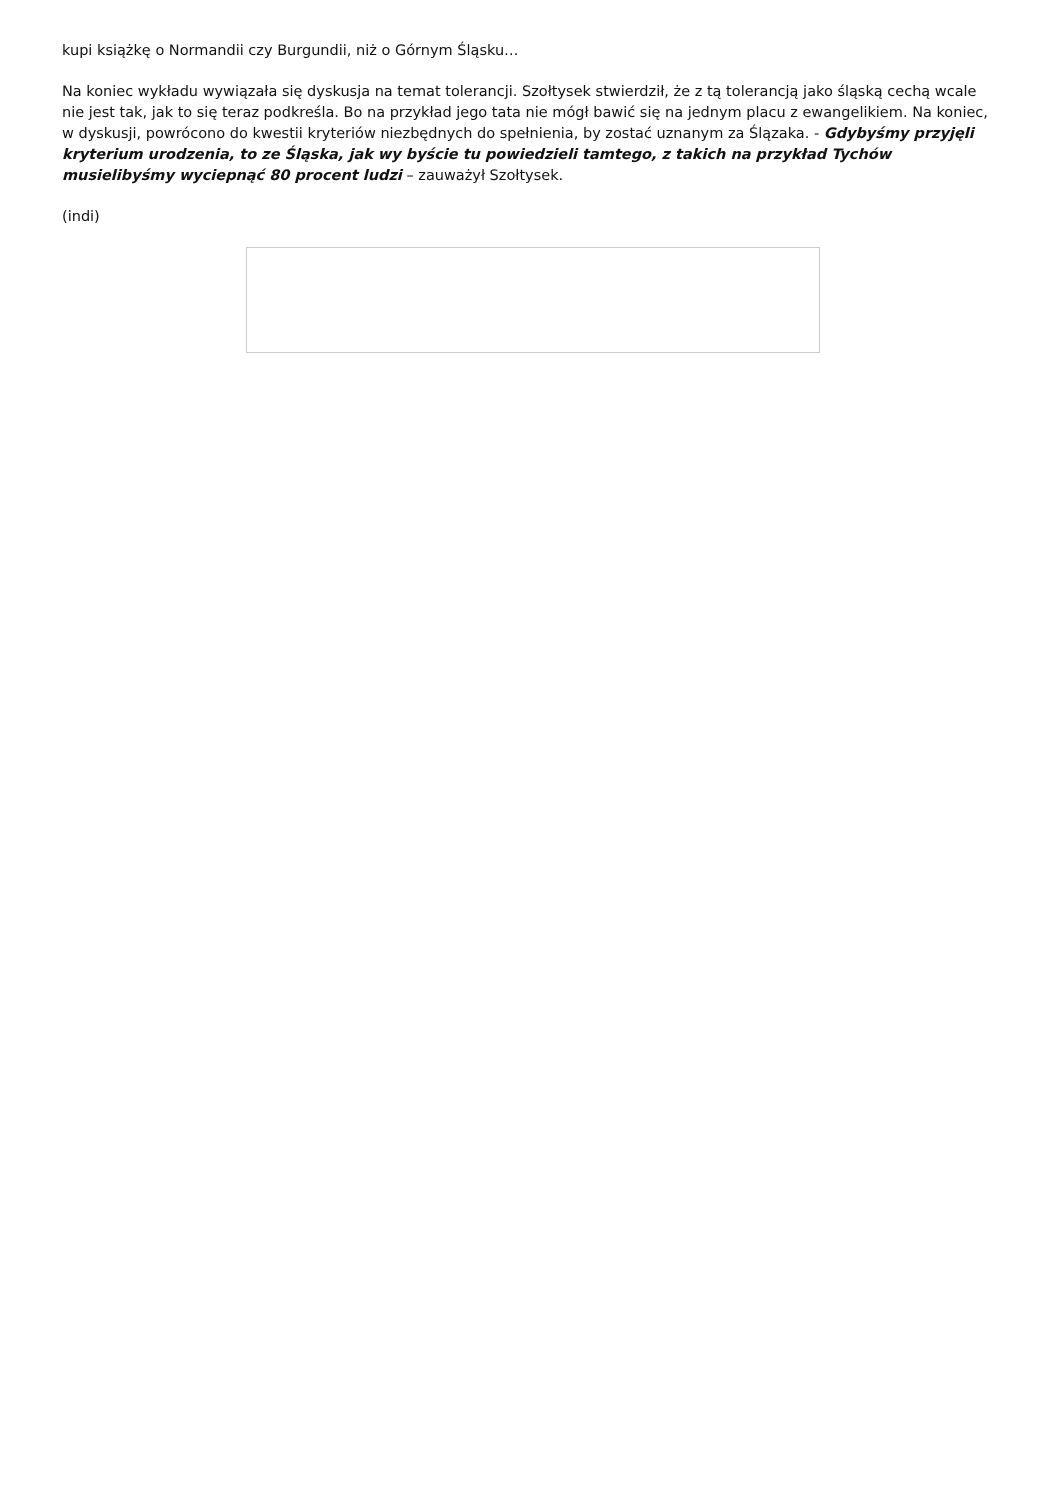kupi książkę o Normandii czy Burgundii, niż o Górnym Śląsku…
Na koniec wykładu wywiązała się dyskusja na temat tolerancji. Szołtysek stwierdził, że z tą tolerancją jako śląską cechą wcale nie jest tak, jak to się teraz podkreśla. Bo na przykład jego tata nie mógł bawić się na jednym placu z ewangelikiem. Na koniec, w dyskusji, powrócono do kwestii kryteriów niezbędnych do spełnienia, by zostać uznanym za Ślązaka. - Gdybyśmy przyjęli kryterium urodzenia, to ze Śląska, jak wy byście tu powiedzieli tamtego, z takich na przykład Tychów musielibyśmy wyciepnąć 80 procent ludzi – zauważył Szołtysek.
(indi)